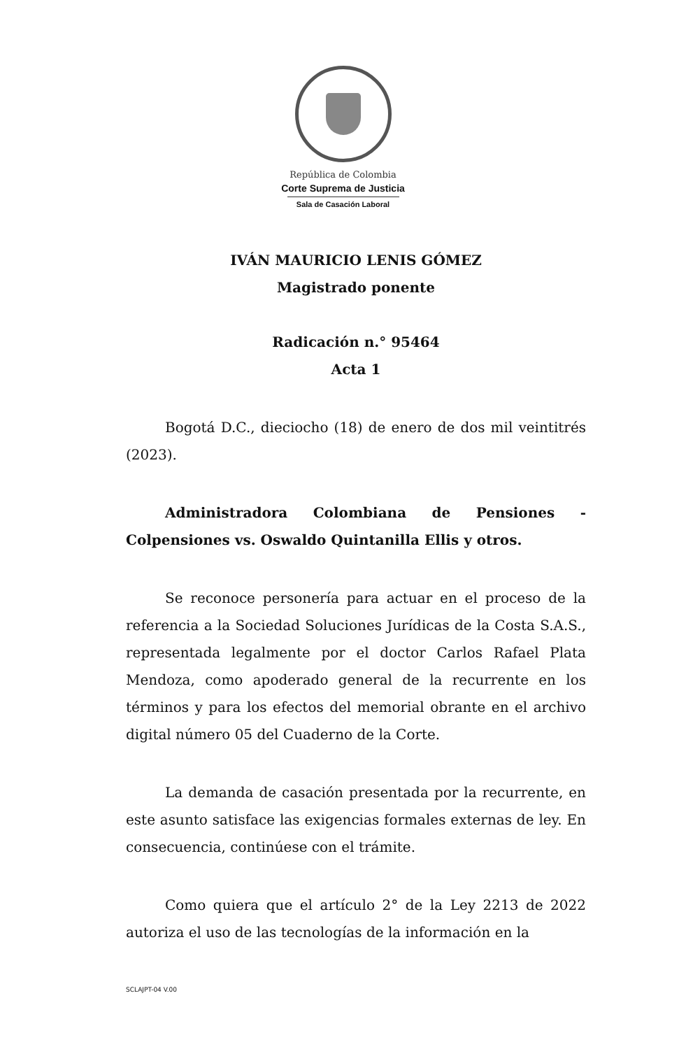República de Colombia
Corte Suprema de Justicia
Sala de Casación Laboral
IVÁN MAURICIO LENIS GÓMEZ
Magistrado ponente
Radicación n.° 95464
Acta 1
Bogotá D.C., dieciocho (18) de enero de dos mil veintitrés (2023).
Administradora Colombiana de Pensiones - Colpensiones vs. Oswaldo Quintanilla Ellis y otros.
Se reconoce personería para actuar en el proceso de la referencia a la Sociedad Soluciones Jurídicas de la Costa S.A.S., representada legalmente por el doctor Carlos Rafael Plata Mendoza, como apoderado general de la recurrente en los términos y para los efectos del memorial obrante en el archivo digital número 05 del Cuaderno de la Corte.
La demanda de casación presentada por la recurrente, en este asunto satisface las exigencias formales externas de ley. En consecuencia, continúese con el trámite.
Como quiera que el artículo 2° de la Ley 2213 de 2022 autoriza el uso de las tecnologías de la información en la
SCLAJPT-04 V.00